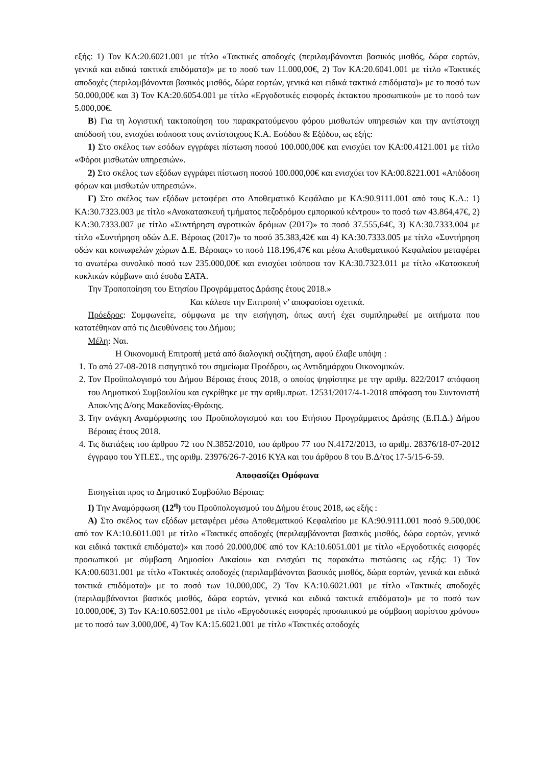εξής: 1) Τον ΚΑ:20.6021.001 με τίτλο «Τακτικές αποδοχές (περιλαμβάνονται βασικός μισθός, δώρα εορτών, γενικά και ειδικά τακτικά επιδόματα)» με το ποσό των 11.000,00€, 2) Τον ΚΑ:20.6041.001 με τίτλο «Τακτικές αποδοχές (περιλαμβάνονται βασικός μισθός, δώρα εορτών, γενικά και ειδικά τακτικά επιδόματα)» με το ποσό των 50.000,00€ και 3) Τον ΚΑ:20.6054.001 με τίτλο «Εργοδοτικές εισφορές έκτακτου προσωπικού» με το ποσό των 5.000,00€.
Β) Για τη λογιστική τακτοποίηση του παρακρατούμενου φόρου μισθωτών υπηρεσιών και την αντίστοιχη απόδοσή του, ενισχύει ισόποσα τους αντίστοιχους Κ.Α. Εσόδου & Εξόδου, ως εξής:
1) Στο σκέλος των εσόδων εγγράφει πίστωση ποσού 100.000,00€ και ενισχύει τον ΚΑ:00.4121.001 με τίτλο «Φόροι μισθωτών υπηρεσιών».
2) Στο σκέλος των εξόδων εγγράφει πίστωση ποσού 100.000,00€ και ενισχύει τον ΚΑ:00.8221.001 «Απόδοση φόρων και μισθωτών υπηρεσιών».
Γ) Στο σκέλος των εξόδων μεταφέρει στο Αποθεματικό Κεφάλαιο με ΚΑ:90.9111.001 από τους Κ.Α.: 1) ΚΑ:30.7323.003 με τίτλο «Ανακατασκευή τμήματος πεζοδρόμου εμπορικού κέντρου» το ποσό των 43.864,47€, 2) ΚΑ:30.7333.007 με τίτλο «Συντήρηση αγροτικών δρόμων (2017)» το ποσό 37.555,64€, 3) ΚΑ:30.7333.004 με τίτλο «Συντήρηση οδών Δ.Ε. Βέροιας (2017)» το ποσό 35.383,42€ και 4) ΚΑ:30.7333.005 με τίτλο «Συντήρηση οδών και κοινωφελών χώρων Δ.Ε. Βέροιας» το ποσό 118.196,47€ και μέσω Αποθεματικού Κεφαλαίου μεταφέρει το ανωτέρω συνολικό ποσό των 235.000,00€ και ενισχύει ισόποσα τον ΚΑ:30.7323.011 με τίτλο «Κατασκευή κυκλικών κόμβων» από έσοδα ΣΑΤΑ.
Την Τροποποίηση του Ετησίου Προγράμματος Δράσης έτους 2018.»
Και κάλεσε την Επιτροπή ν’ αποφασίσει σχετικά.
Πρόεδρος: Συμφωνείτε, σύμφωνα με την εισήγηση, όπως αυτή έχει συμπληρωθεί με αιτήματα που κατατέθηκαν από τις Διευθύνσεις του Δήμου;
Μέλη: Ναι.
Η Οικονομική Επιτροπή μετά από διαλογική συζήτηση, αφού έλαβε υπόψη :
1. Το από 27-08-2018 εισηγητικό του σημείωμα Προέδρου, ως Αντιδημάρχου Οικονομικών.
2. Τον Προϋπολογισμό του Δήμου Βέροιας έτους 2018, ο οποίος ψηφίστηκε με την αριθμ. 822/2017 απόφαση του Δημοτικού Συμβουλίου και εγκρίθηκε με την αριθμ.πρωτ. 12531/2017/4-1-2018 απόφαση του Συντονιστή Αποκ/νης Δ/σης Μακεδονίας-Θράκης.
3. Την ανάγκη Αναμόρφωσης του Προϋπολογισμού και του Ετήσιου Προγράμματος Δράσης (Ε.Π.Δ.) Δήμου Βέροιας έτους 2018.
4. Τις διατάξεις του άρθρου 72 του Ν.3852/2010, του άρθρου 77 του Ν.4172/2013, το αριθμ. 28376/18-07-2012 έγγραφο του ΥΠ.ΕΣ., της αριθμ. 23976/26-7-2016 ΚΥΑ και του άρθρου 8 του Β.Δ/τος 17-5/15-6-59.
Αποφασίζει Ομόφωνα
Εισηγείται προς το Δημοτικό Συμβούλιο Βέροιας:
I) Την Αναμόρφωση (12<sup>η</sup>) του Προϋπολογισμού του Δήμου έτους 2018, ως εξής :
Α) Στο σκέλος των εξόδων μεταφέρει μέσω Αποθεματικού Κεφαλαίου με ΚΑ:90.9111.001 ποσό 9.500,00€ από τον ΚΑ:10.6011.001 με τίτλο «Τακτικές αποδοχές (περιλαμβάνονται βασικός μισθός, δώρα εορτών, γενικά και ειδικά τακτικά επιδόματα)» και ποσό 20.000,00€ από τον ΚΑ:10.6051.001 με τίτλο «Εργοδοτικές εισφορές προσωπικού με σύμβαση Δημοσίου Δικαίου» και ενισχύει τις παρακάτω πιστώσεις ως εξής: 1) Τον ΚΑ:00.6031.001 με τίτλο «Τακτικές αποδοχές (περιλαμβάνονται βασικός μισθός, δώρα εορτών, γενικά και ειδικά τακτικά επιδόματα)» με το ποσό των 10.000,00€, 2) Τον ΚΑ:10.6021.001 με τίτλο «Τακτικές αποδοχές (περιλαμβάνονται βασικός μισθός, δώρα εορτών, γενικά και ειδικά τακτικά επιδόματα)» με το ποσό των 10.000,00€, 3) Τον ΚΑ:10.6052.001 με τίτλο «Εργοδοτικές εισφορές προσωπικού με σύμβαση αορίστου χρόνου» με το ποσό των 3.000,00€, 4) Τον ΚΑ:15.6021.001 με τίτλο «Τακτικές αποδοχές